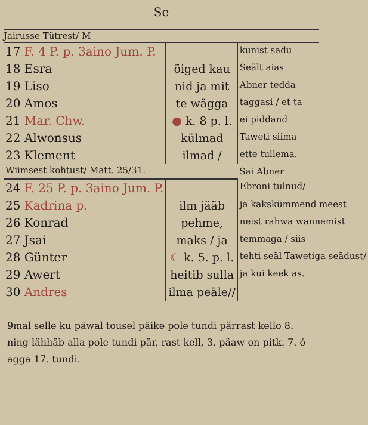Se
Jairusse Tütrest/ M
| 17 F. 4 P. p. 3aino Jum. P. | | kunist sadu |
| 18 Esra | õiged kau | Seält aias |
| 19 Liso | nid ja mit | Abner tedda |
| 20 Amos | te wägga | taggasi / et ta |
| 21 Mar. Chw. | ● k. 8 p. l. | ei piddand |
| 22 Alwonsus | külmad | Taweti siima |
| 23 Klement | ilmad / | ette tullema. |
| Wiimsest kohtust/ Matt. 25/31. | | Sai Abner |
| 24 F. 25 P. p. 3aino Jum. P. | | Ebroni tulnud/ |
| 25 Kadrina p. | ilm jääb | ja kakskümmend meest |
| 26 Konrad | pehme, | neist rahwa wannemist |
| 27 Jsai | maks / ja | temmaga / siis |
| 28 Günter | ☾ k. 5. p. l. | tehti seäl Tawetiga seädust/ |
| 29 Awert | heitib sulla | ja kui keek as. |
| 30 Andres | ilma peäle// | |
9mal selle ku päwal tousel päike pole tundi pärrast kello 8. ning lähhäb alla pole tundi pär, rast kell, 3. päaw on pitk. 7. ó agga 17. tundi.